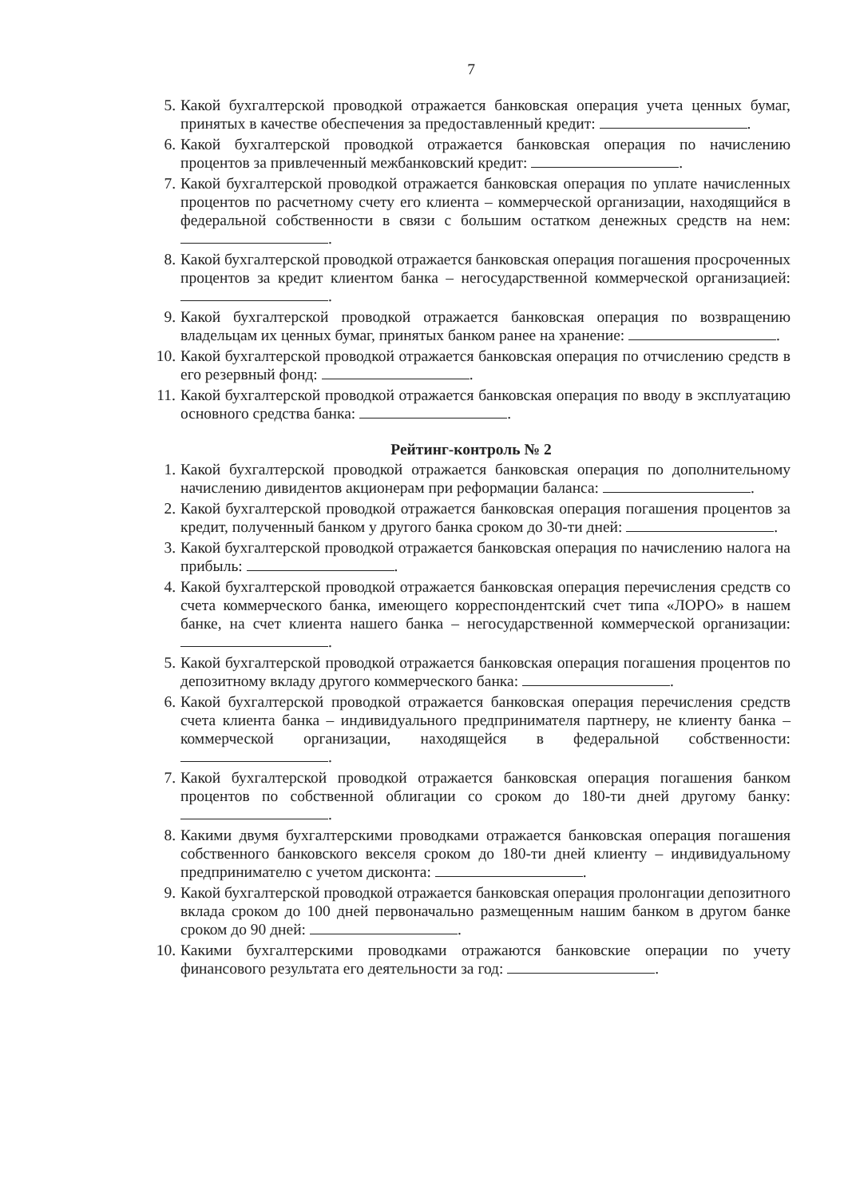7
5. Какой бухгалтерской проводкой отражается банковская операция учета ценных бумаг, принятых в качестве обеспечения за предоставленный кредит: .
6. Какой бухгалтерской проводкой отражается банковская операция по начислению процентов за привлеченный межбанковский кредит: .
7. Какой бухгалтерской проводкой отражается банковская операция по уплате начисленных процентов по расчетному счету его клиента – коммерческой организации, находящийся в федеральной собственности в связи с большим остатком денежных средств на нем: .
8. Какой бухгалтерской проводкой отражается банковская операция погашения просроченных процентов за кредит клиентом банка – негосударственной коммерческой организацией: .
9. Какой бухгалтерской проводкой отражается банковская операция по возвращению владельцам их ценных бумаг, принятых банком ранее на хранение: .
10. Какой бухгалтерской проводкой отражается банковская операция по отчислению средств в его резервный фонд: .
11. Какой бухгалтерской проводкой отражается банковская операция по вводу в эксплуатацию основного средства банка: .
Рейтинг-контроль № 2
1. Какой бухгалтерской проводкой отражается банковская операция по дополнительному начислению дивидентов акционерам при реформации баланса: .
2. Какой бухгалтерской проводкой отражается банковская операция погашения процентов за кредит, полученный банком у другого банка сроком до 30-ти дней: .
3. Какой бухгалтерской проводкой отражается банковская операция по начислению налога на прибыль: .
4. Какой бухгалтерской проводкой отражается банковская операция перечисления средств со счета коммерческого банка, имеющего корреспондентский счет типа «ЛОРО» в нашем банке, на счет клиента нашего банка – негосударственной коммерческой организации: .
5. Какой бухгалтерской проводкой отражается банковская операция погашения процентов по депозитному вкладу другого коммерческого банка: .
6. Какой бухгалтерской проводкой отражается банковская операция перечисления средств счета клиента банка – индивидуального предпринимателя партнеру, не клиенту банка – коммерческой организации, находящейся в федеральной собственности: .
7. Какой бухгалтерской проводкой отражается банковская операция погашения банком процентов по собственной облигации со сроком до 180-ти дней другому банку: .
8. Какими двумя бухгалтерскими проводками отражается банковская операция погашения собственного банковского векселя сроком до 180-ти дней клиенту – индивидуальному предпринимателю с учетом дисконта: .
9. Какой бухгалтерской проводкой отражается банковская операция пролонгации депозитного вклада сроком до 100 дней первоначально размещенным нашим банком в другом банке сроком до 90 дней: .
10. Какими бухгалтерскими проводками отражаются банковские операции по учету финансового результата его деятельности за год: .